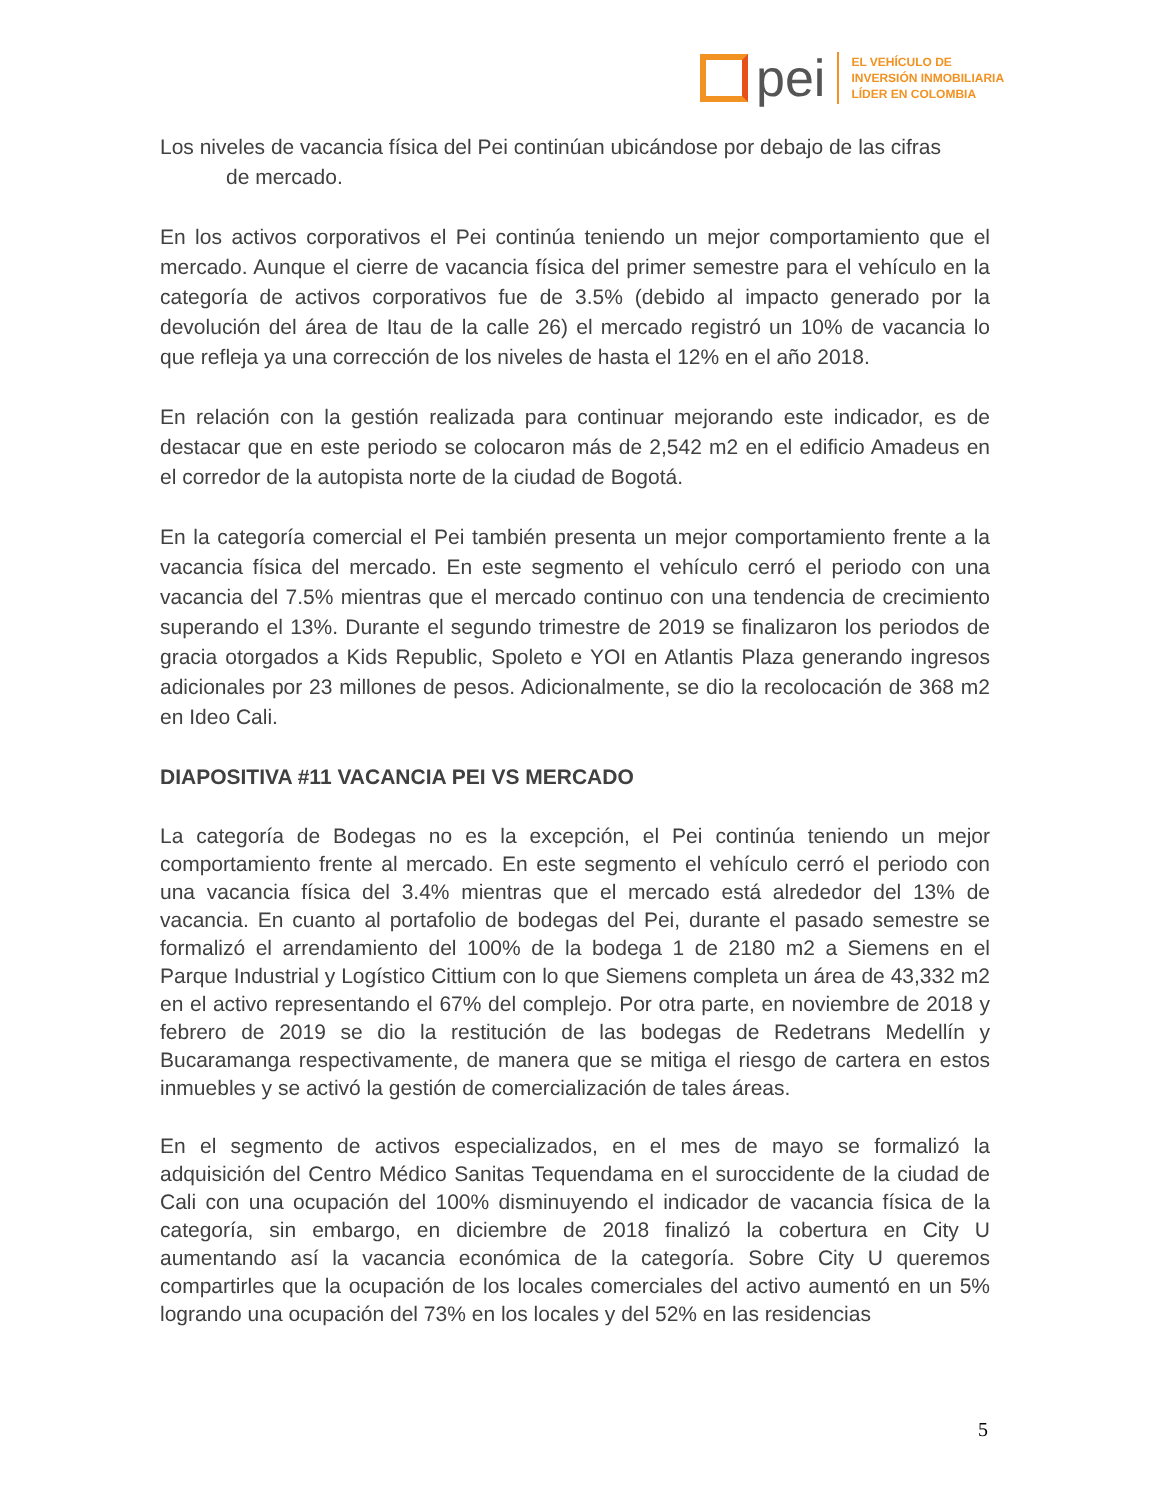pei
EL VEHÍCULO DE
INVERSIÓN INMOBILIARIA
LÍDER EN COLOMBIA
Los niveles de vacancia física del Pei continúan ubicándose por debajo de las cifras
de mercado.
En los activos corporativos el Pei continúa teniendo un mejor comportamiento que el mercado. Aunque el cierre de vacancia física del primer semestre para el vehículo en la categoría de activos corporativos fue de 3.5% (debido al impacto generado por la devolución del área de Itau de la calle 26) el mercado registró un 10% de vacancia lo que refleja ya una corrección de los niveles de hasta el 12% en el año 2018.
En relación con la gestión realizada para continuar mejorando este indicador, es de destacar que en este periodo se colocaron más de 2,542 m2 en el edificio Amadeus en el corredor de la autopista norte de la ciudad de Bogotá.
En la categoría comercial el Pei también presenta un mejor comportamiento frente a la vacancia física del mercado. En este segmento el vehículo cerró el periodo con una vacancia del 7.5% mientras que el mercado continuo con una tendencia de crecimiento superando el 13%. Durante el segundo trimestre de 2019 se finalizaron los periodos de gracia otorgados a Kids Republic, Spoleto e YOI en Atlantis Plaza generando ingresos adicionales por 23 millones de pesos. Adicionalmente, se dio la recolocación de 368 m2 en Ideo Cali.
DIAPOSITIVA #11 VACANCIA PEI VS MERCADO
La categoría de Bodegas no es la excepción, el Pei continúa teniendo un mejor comportamiento frente al mercado. En este segmento el vehículo cerró el periodo con una vacancia física del 3.4% mientras que el mercado está alrededor del 13% de vacancia. En cuanto al portafolio de bodegas del Pei, durante el pasado semestre se formalizó el arrendamiento del 100% de la bodega 1 de 2180 m2 a Siemens en el Parque Industrial y Logístico Cittium con lo que Siemens completa un área de 43,332 m2 en el activo representando el 67% del complejo. Por otra parte, en noviembre de 2018 y febrero de 2019 se dio la restitución de las bodegas de Redetrans Medellín y Bucaramanga respectivamente, de manera que se mitiga el riesgo de cartera en estos inmuebles y se activó la gestión de comercialización de tales áreas.
En el segmento de activos especializados, en el mes de mayo se formalizó la adquisición del Centro Médico Sanitas Tequendama en el suroccidente de la ciudad de Cali con una ocupación del 100% disminuyendo el indicador de vacancia física de la categoría, sin embargo, en diciembre de 2018 finalizó la cobertura en City U aumentando así la vacancia económica de la categoría. Sobre City U queremos compartirles que la ocupación de los locales comerciales del activo aumentó en un 5% logrando una ocupación del 73% en los locales y del 52% en las residencias
5